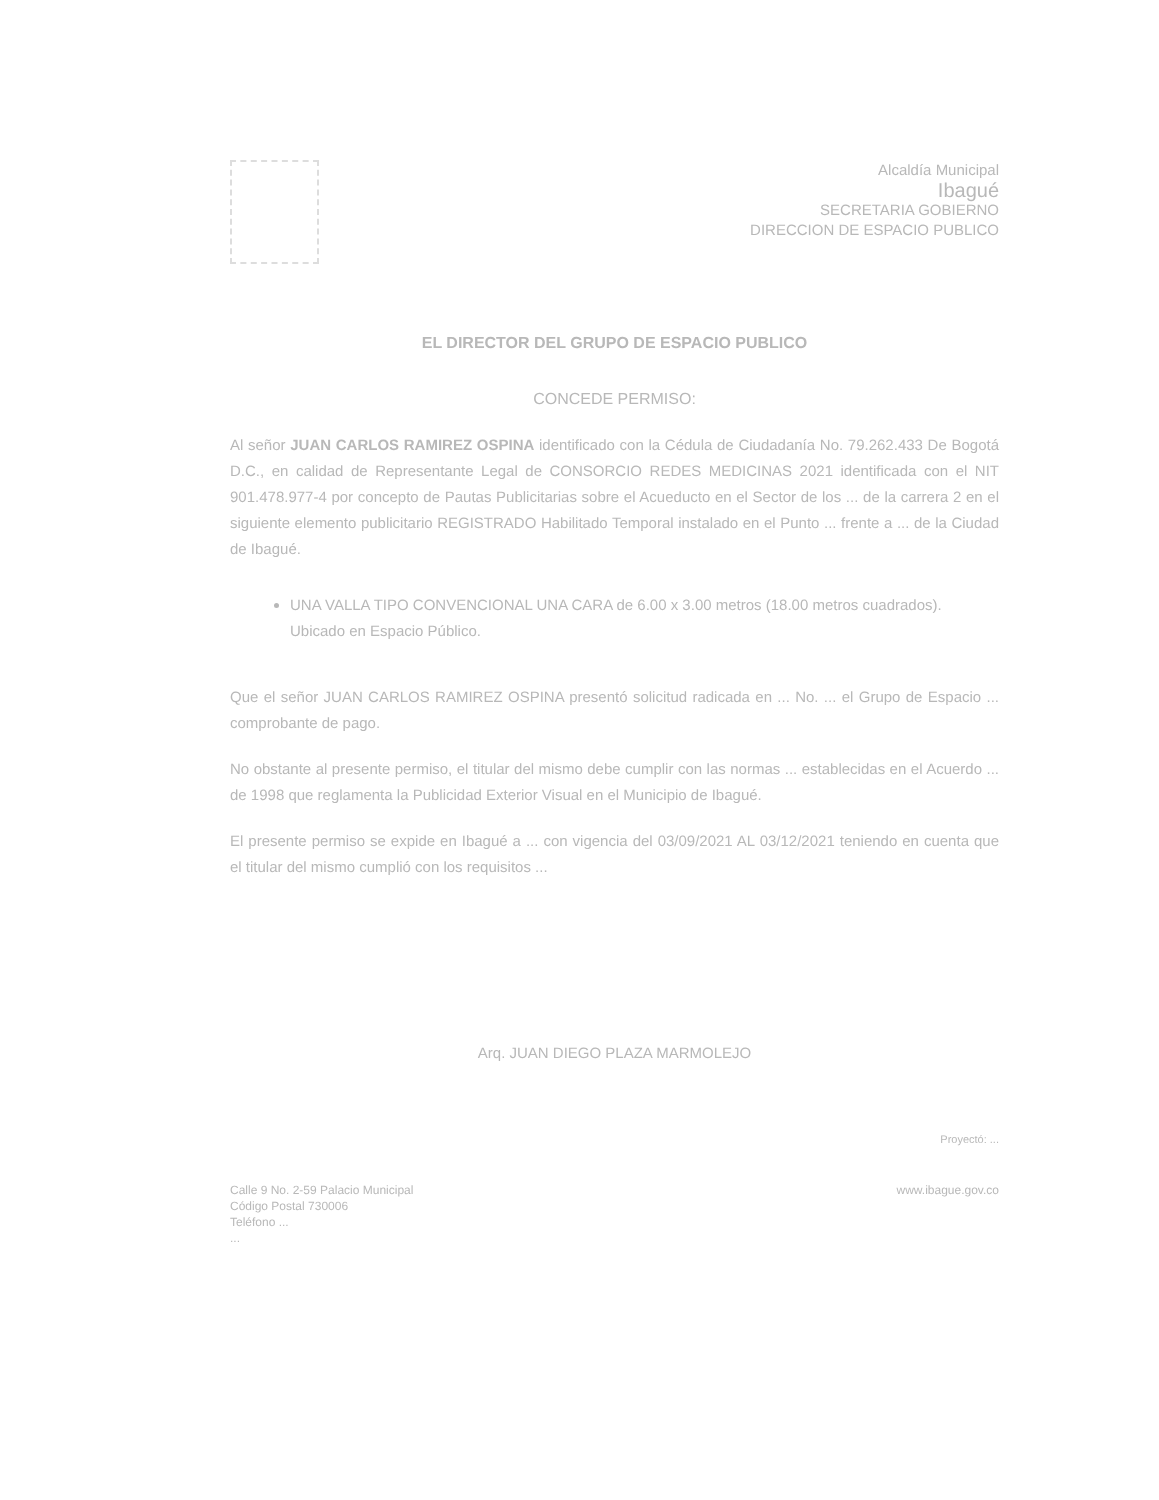Alcaldía Municipal
Ibagué
SECRETARIA GOBIERNO
DIRECCION DE ESPACIO PUBLICO
EL DIRECTOR DEL GRUPO DE ESPACIO PUBLICO
CONCEDE PERMISO:
Al señor JUAN CARLOS RAMIREZ OSPINA identificado con la Cédula de Ciudadanía No. 79.262.433 De Bogotá D.C., en calidad de Representante Legal de CONSORCIO REDES MEDICINAS 2021 identificada con el NIT 901.478.977-4 por concepto de Pautas Publicitarias sobre el Acueducto en el Sector de los ... de la carrera 2 en el siguiente elemento publicitario REGISTRADO Habilitado Temporal instalado en el Punto ... frente a ... de la Ciudad de Ibagué.
UNA VALLA TIPO CONVENCIONAL UNA CARA de 6.00 x 3.00 metros (18.00 metros cuadrados). Ubicado en Espacio Público.
Que el señor JUAN CARLOS RAMIREZ OSPINA presentó solicitud radicada en ... No. ... el Grupo de Espacio ... comprobante de pago.
No obstante al presente permiso, el titular del mismo debe cumplir con las normas ... establecidas en el Acuerdo ... de 1998 que reglamenta la Publicidad Exterior Visual en el Municipio de Ibagué.
El presente permiso se expide en Ibagué a ... con vigencia del 03/09/2021 AL 03/12/2021 teniendo en cuenta que el titular del mismo cumplió con los requisitos ...
Arq. JUAN DIEGO PLAZA MARMOLEJO
Proyectó: ...
Calle 9 No. 2-59 Palacio Municipal
Código Postal 730006
Teléfono ...
...
www.ibague.gov.co